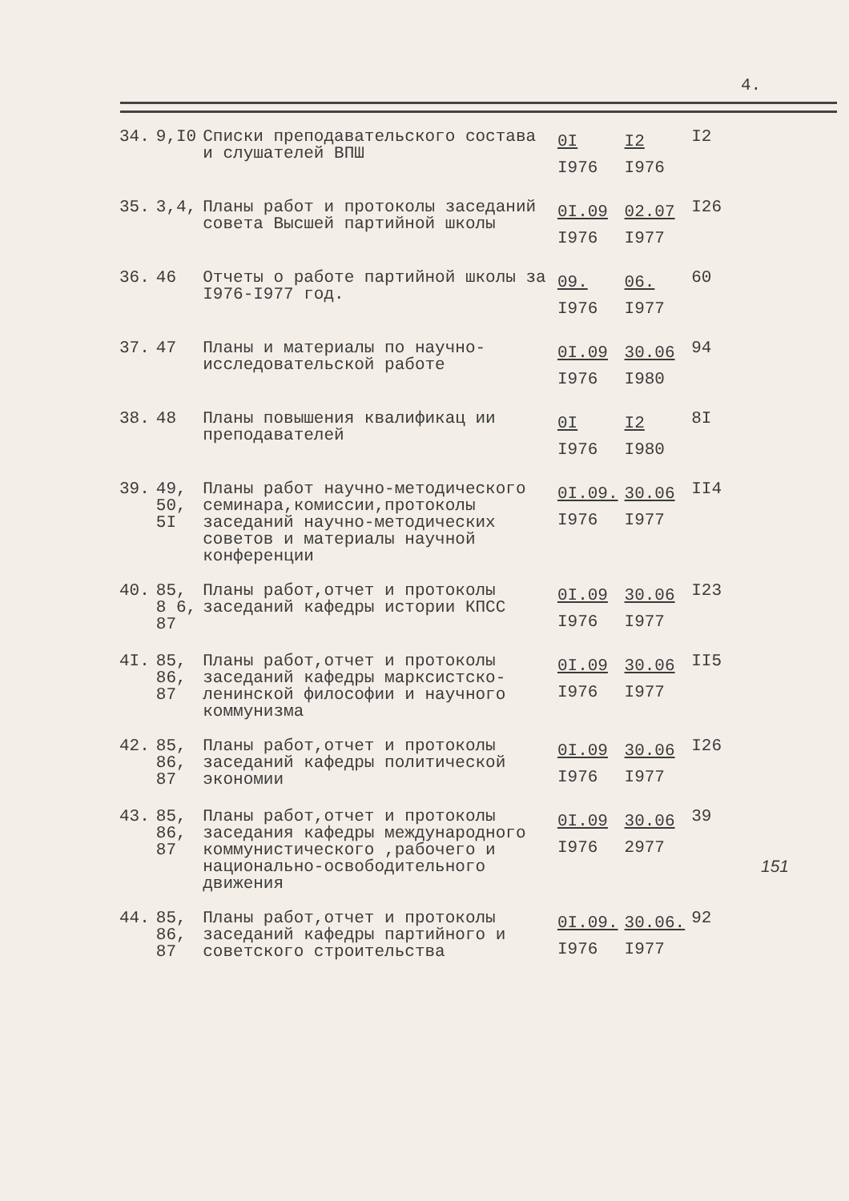4.
| 34. | 9,I0 | Списки преподавательского состава и слушателей ВПШ | 0I I976 | I2 I976 | I2 |
| 35. | 3,4, | Планы работ и протоколы заседаний совета Высшей партийной школы | 0I.09 I976 | 02.07 I977 | I26 |
| 36. | 46 | Отчеты о работе партийной школы за I976-I977 год. | 09. I976 | 06. I977 | 60 |
| 37. | 47 | Планы и материалы по научно-исследовательской работе | 0I.09 I976 | 30.06 I980 | 94 |
| 38. | 48 | Планы повышения квалификац ии преподавателей | 0I I976 | I2 I980 | 8I |
| 39. | 49, 50, 5I | Планы работ научно-методического семинара,комиссии,протоколы заседаний научно-методических советов и материалы научной конференции | 0I.09. I976 | 30.06 I977 | II4 |
| 40. | 85, 8 6, 87 | Планы работ,отчет и протоколы заседаний кафедры истории КПСС | 0I.09 I976 | 30.06 I977 | I23 |
| 4I. | 85, 86, 87 | Планы работ,отчет и протоколы заседаний кафедры марксистско-ленинской философии и научного коммунизма | 0I.09 I976 | 30.06 I977 | II5 |
| 42. | 85, 86, 87 | Планы работ,отчет и протоколы заседаний кафедры политической экономии | 0I.09 I976 | 30.06 I977 | I26 |
| 43. | 85, 86, 87 | Планы работ,отчет и протоколы заседания кафедры международного коммунистического ,рабочего и национально-освободительного движения | 0I.09 I976 | 30.06 2977 | 39 |
| 44. | 85, 86, 87 | Планы работ,отчет и протоколы заседаний кафедры партийного и советского строительства | 0I.09. I976 | 30.06. I977 | 92 |
151